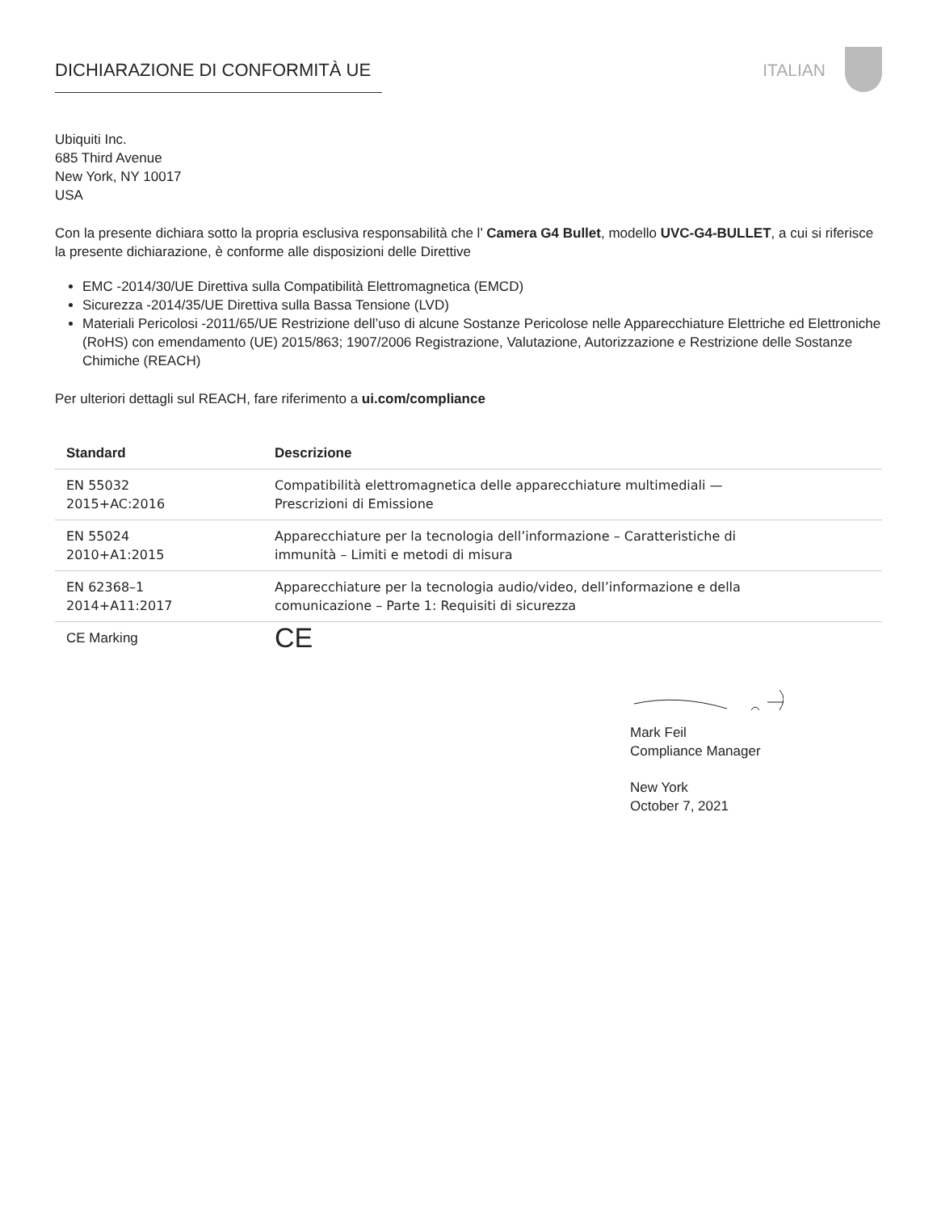DICHIARAZIONE DI CONFORMITÀ UE ITALIAN
Ubiquiti Inc.
685 Third Avenue
New York, NY 10017
USA
Con la presente dichiara sotto la propria esclusiva responsabilità che l’ Camera G4 Bullet, modello UVC-G4-BULLET, a cui si riferisce la presente dichiarazione, è conforme alle disposizioni delle Direttive
EMC -2014/30/UE Direttiva sulla Compatibilità Elettromagnetica (EMCD)
Sicurezza -2014/35/UE Direttiva sulla Bassa Tensione (LVD)
Materiali Pericolosi -2011/65/UE Restrizione dell’uso di alcune Sostanze Pericolose nelle Apparecchiature Elettriche ed Elettroniche (RoHS) con emendamento (UE) 2015/863; 1907/2006 Registrazione, Valutazione, Autorizzazione e Restrizione delle Sostanze Chimiche (REACH)
Per ulteriori dettagli sul REACH, fare riferimento a ui.com/compliance
| Standard | Descrizione |
| --- | --- |
| EN 55032 2015+AC:2016 | Compatibilità elettromagnetica delle apparecchiature multimediali — Prescrizioni di Emissione |
| EN 55024 2010+A1:2015 | Apparecchiature per la tecnologia dell’informazione – Caratteristiche di immunità – Limiti e metodi di misura |
| EN 62368–1 2014+A11:2017 | Apparecchiature per la tecnologia audio/video, dell’informazione e della comunicazione – Parte 1: Requisiti di sicurezza |
| CE Marking | CE |
Mark Feil
Compliance Manager
New York
October 7, 2021